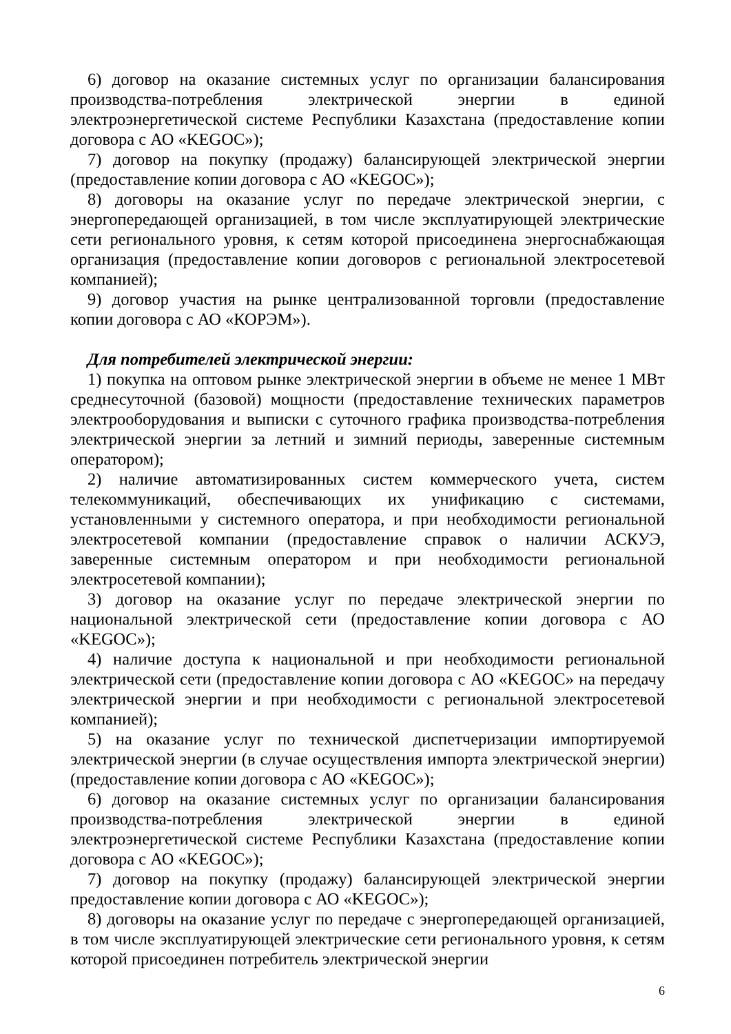6) договор на оказание системных услуг по организации балансирования производства-потребления электрической энергии в единой электроэнергетической системе Республики Казахстана (предоставление копии договора с АО «KEGOC»);
7) договор на покупку (продажу) балансирующей электрической энергии (предоставление копии договора с АО «KEGOC»);
8) договоры на оказание услуг по передаче электрической энергии, с энергопередающей организацией, в том числе эксплуатирующей электрические сети регионального уровня, к сетям которой присоединена энергоснабжающая организация (предоставление копии договоров с региональной электросетевой компанией);
9) договор участия на рынке централизованной торговли (предоставление копии договора с АО «КОРЭМ»).
Для потребителей электрической энергии:
1) покупка на оптовом рынке электрической энергии в объеме не менее 1 МВт среднесуточной (базовой) мощности (предоставление технических параметров электрооборудования и выписки с суточного графика производства-потребления электрической энергии за летний и зимний периоды, заверенные системным оператором);
2) наличие автоматизированных систем коммерческого учета, систем телекоммуникаций, обеспечивающих их унификацию с системами, установленными у системного оператора, и при необходимости региональной электросетевой компании (предоставление справок о наличии АСКУЭ, заверенные системным оператором и при необходимости региональной электросетевой компании);
3) договор на оказание услуг по передаче электрической энергии по национальной электрической сети (предоставление копии договора с АО «KEGOC»);
4) наличие доступа к национальной и при необходимости региональной электрической сети (предоставление копии договора с АО «KEGOC» на передачу электрической энергии и при необходимости с региональной электросетевой компанией);
5) на оказание услуг по технической диспетчеризации импортируемой электрической энергии (в случае осуществления импорта электрической энергии) (предоставление копии договора с АО «KEGOC»);
6) договор на оказание системных услуг по организации балансирования производства-потребления электрической энергии в единой электроэнергетической системе Республики Казахстана (предоставление копии договора с АО «KEGOC»);
7) договор на покупку (продажу) балансирующей электрической энергии предоставление копии договора с АО «KEGOC»);
8) договоры на оказание услуг по передаче с энергопередающей организацией, в том числе эксплуатирующей электрические сети регионального уровня, к сетям которой присоединен потребитель электрической энергии
6